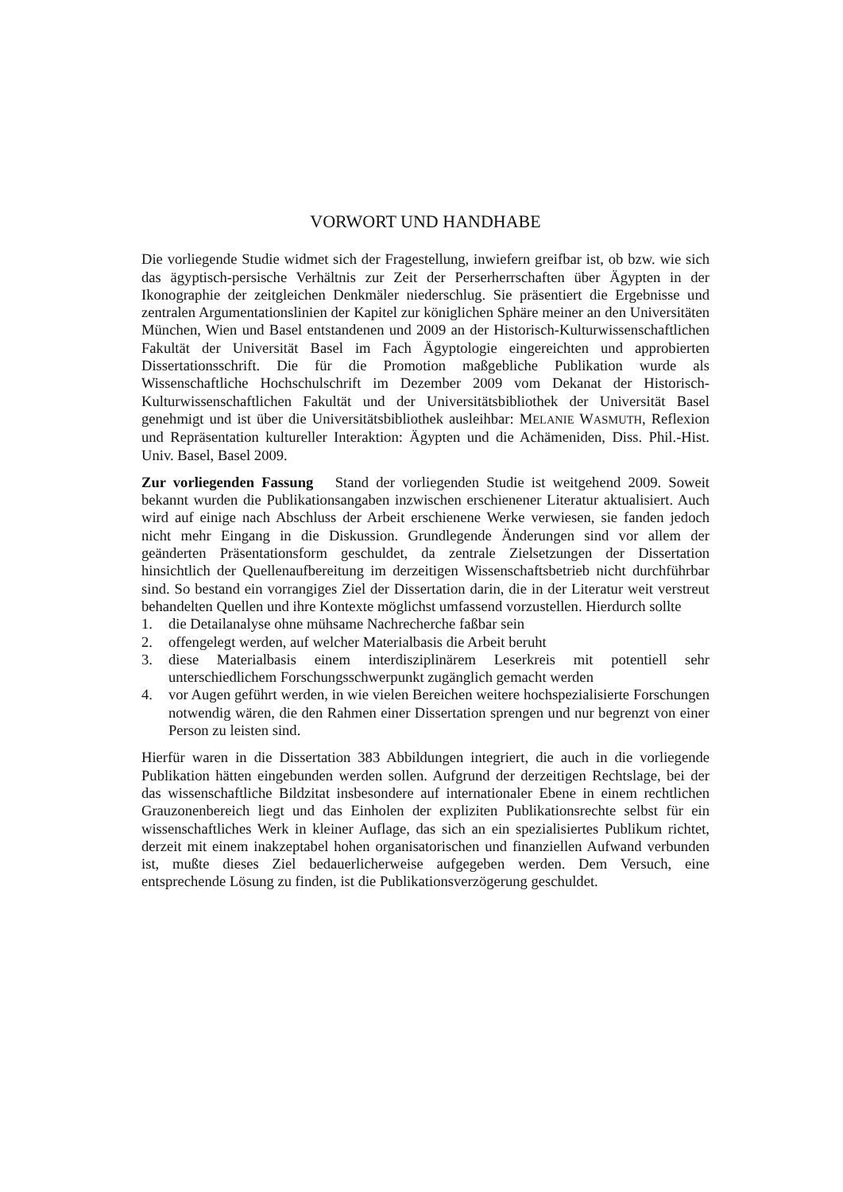VORWORT UND HANDHABE
Die vorliegende Studie widmet sich der Fragestellung, inwiefern greifbar ist, ob bzw. wie sich das ägyptisch-persische Verhältnis zur Zeit der Perserherrschaften über Ägypten in der Ikonographie der zeitgleichen Denkmäler niederschlug. Sie präsentiert die Ergebnisse und zentralen Argumentationslinien der Kapitel zur königlichen Sphäre meiner an den Universitäten München, Wien und Basel entstandenen und 2009 an der Historisch-Kulturwissenschaftlichen Fakultät der Universität Basel im Fach Ägyptologie eingereichten und approbierten Dissertationsschrift. Die für die Promotion maßgebliche Publikation wurde als Wissenschaftliche Hochschulschrift im Dezember 2009 vom Dekanat der Historisch-Kulturwissenschaftlichen Fakultät und der Universitätsbibliothek der Universität Basel genehmigt und ist über die Universitätsbibliothek ausleihbar: MELANIE WASMUTH, Reflexion und Repräsentation kultureller Interaktion: Ägypten und die Achämeniden, Diss. Phil.-Hist. Univ. Basel, Basel 2009.
Zur vorliegenden Fassung Stand der vorliegenden Studie ist weitgehend 2009. Soweit bekannt wurden die Publikationsangaben inzwischen erschienener Literatur aktualisiert. Auch wird auf einige nach Abschluss der Arbeit erschienene Werke verwiesen, sie fanden jedoch nicht mehr Eingang in die Diskussion. Grundlegende Änderungen sind vor allem der geänderten Präsentationsform geschuldet, da zentrale Zielsetzungen der Dissertation hinsichtlich der Quellenaufbereitung im derzeitigen Wissenschaftsbetrieb nicht durchführbar sind. So bestand ein vorrangiges Ziel der Dissertation darin, die in der Literatur weit verstreut behandelten Quellen und ihre Kontexte möglichst umfassend vorzustellen. Hierdurch sollte
1. die Detailanalyse ohne mühsame Nachrecherche faßbar sein
2. offengelegt werden, auf welcher Materialbasis die Arbeit beruht
3. diese Materialbasis einem interdisziplinärem Leserkreis mit potentiell sehr unterschiedlichem Forschungsschwerpunkt zugänglich gemacht werden
4. vor Augen geführt werden, in wie vielen Bereichen weitere hochspezialisierte Forschungen notwendig wären, die den Rahmen einer Dissertation sprengen und nur begrenzt von einer Person zu leisten sind.
Hierfür waren in die Dissertation 383 Abbildungen integriert, die auch in die vorliegende Publikation hätten eingebunden werden sollen. Aufgrund der derzeitigen Rechtslage, bei der das wissenschaftliche Bildzitat insbesondere auf internationaler Ebene in einem rechtlichen Grauzonenbereich liegt und das Einholen der expliziten Publikationsrechte selbst für ein wissenschaftliches Werk in kleiner Auflage, das sich an ein spezialisiertes Publikum richtet, derzeit mit einem inakzeptabel hohen organisatorischen und finanziellen Aufwand verbunden ist, mußte dieses Ziel bedauerlicherweise aufgegeben werden. Dem Versuch, eine entsprechende Lösung zu finden, ist die Publikationsverzögerung geschuldet.